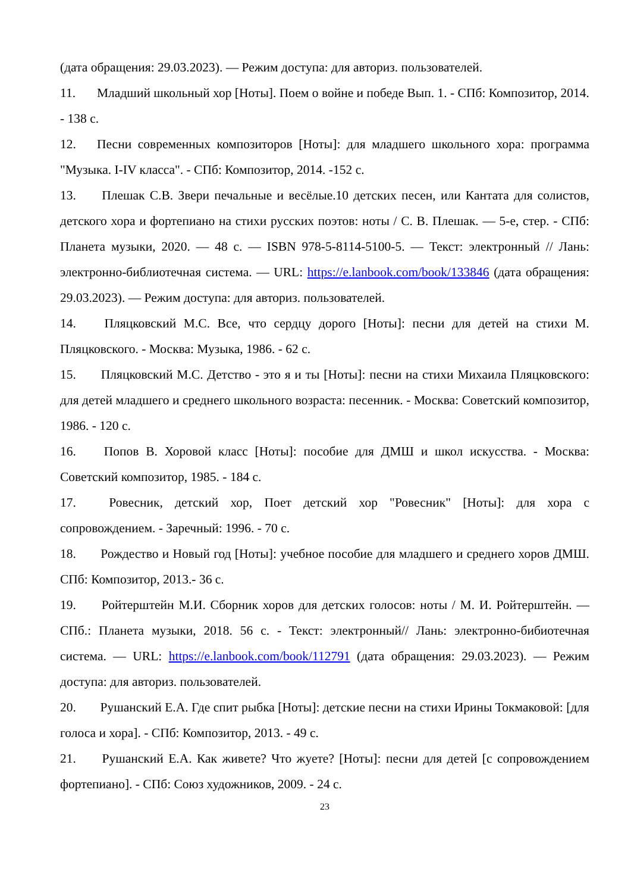(дата обращения: 29.03.2023). — Режим доступа: для авториз. пользователей.
11. Младший школьный хор [Ноты]. Поем о войне и победе Вып. 1. - СПб: Композитор, 2014. - 138 с.
12. Песни современных композиторов [Ноты]: для младшего школьного хора: программа "Музыка. I-IV класса". - СПб: Композитор, 2014. -152 с.
13. Плешак С.В. Звери печальные и весёлые.10 детских песен, или Кантата для солистов, детского хора и фортепиано на стихи русских поэтов: ноты / С. В. Плешак. — 5-е, стер. - СПб: Планета музыки, 2020. — 48 с. — ISBN 978-5-8114-5100-5. — Текст: электронный // Лань: электронно-библиотечная система. — URL: https://e.lanbook.com/book/133846 (дата обращения: 29.03.2023). — Режим доступа: для авториз. пользователей.
14. Пляцковский М.С. Все, что сердцу дорого [Ноты]: песни для детей на стихи М. Пляцковского. - Москва: Музыка, 1986. - 62 с.
15. Пляцковский М.С. Детство - это я и ты [Ноты]: песни на стихи Михаила Пляцковского: для детей младшего и среднего школьного возраста: песенник. - Москва: Советский композитор, 1986. - 120 с.
16. Попов В. Хоровой класс [Ноты]: пособие для ДМШ и школ искусства. - Москва: Советский композитор, 1985. - 184 с.
17. Ровесник, детский хор, Поет детский хор "Ровесник" [Ноты]: для хора с сопровождением. - Заречный: 1996. - 70 с.
18. Рождество и Новый год [Ноты]: учебное пособие для младшего и среднего хоров ДМШ. СПб: Композитор, 2013.- 36 с.
19. Ройтерштейн М.И. Сборник хоров для детских голосов: ноты / М. И. Ройтерштейн. — СПб.: Планета музыки, 2018. 56 с. - Текст: электронный// Лань: электронно-бибиотечная система. — URL: https://e.lanbook.com/book/112791 (дата обращения: 29.03.2023). — Режим доступа: для авториз. пользователей.
20. Рушанский Е.А. Где спит рыбка [Ноты]: детские песни на стихи Ирины Токмаковой: [для голоса и хора]. - СПб: Композитор, 2013. - 49 с.
21. Рушанский Е.А. Как живете? Что жуете? [Ноты]: песни для детей [с сопровождением фортепиано]. - СПб: Союз художников, 2009. - 24 с.
23